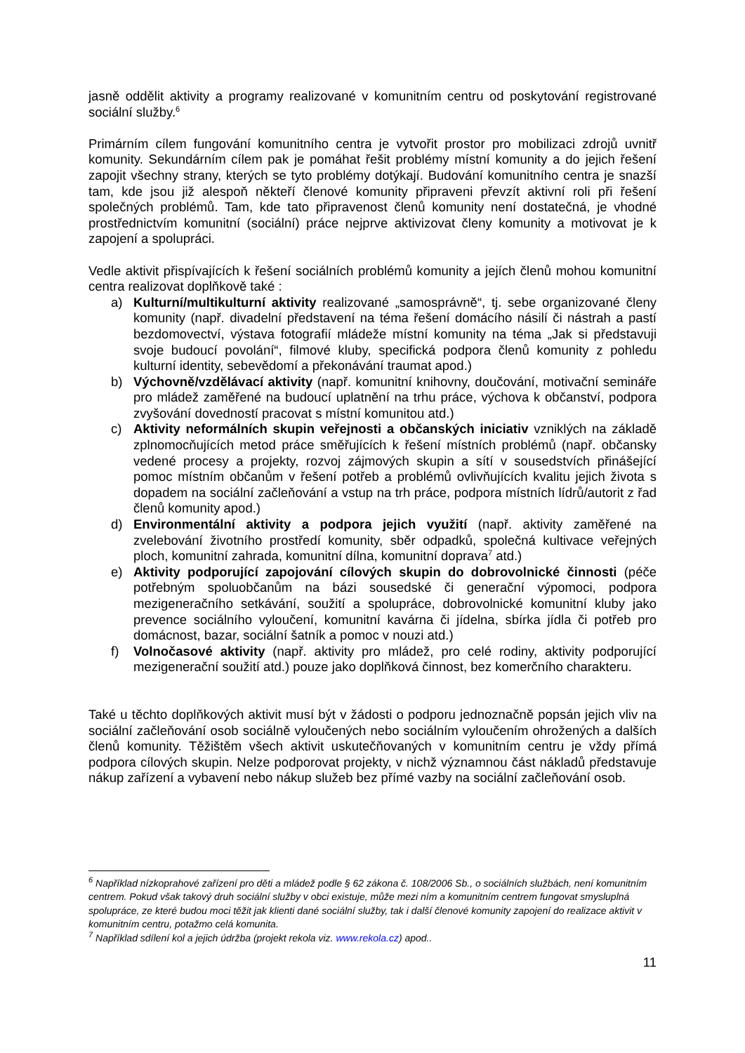jasně oddělit aktivity a programy realizované v komunitním centru od poskytování registrované sociální služby.<sup>6</sup>
Primárním cílem fungování komunitního centra je vytvořit prostor pro mobilizaci zdrojů uvnitř komunity. Sekundárním cílem pak je pomáhat řešit problémy místní komunity a do jejich řešení zapojit všechny strany, kterých se tyto problémy dotýkají. Budování komunitního centra je snazší tam, kde jsou již alespoň někteří členové komunity připraveni převzít aktivní roli při řešení společných problémů. Tam, kde tato připravenost členů komunity není dostatečná, je vhodné prostřednictvím komunitní (sociální) práce nejprve aktivizovat členy komunity a motivovat je k zapojení a spolupráci.
Vedle aktivit přispívajících k řešení sociálních problémů komunity a jejích členů mohou komunitní centra realizovat doplňkově také :
a) Kulturní/multikulturní aktivity realizované „samosprávně“, tj. sebe organizované členy komunity (např. divadelní představení na téma řešení domácího násilí či nástrah a pastí bezdomovectví, výstava fotografií mládeže místní komunity na téma „Jak si představuji svoje budoucí povolání“, filmové kluby, specifická podpora členů komunity z pohledu kulturní identity, sebevědomí a překonávání traumat apod.)
b) Výchovně/vzdělávací aktivity (např. komunitní knihovny, doučování, motivační semináře pro mládež zaměřené na budoucí uplatnění na trhu práce, výchova k občanství, podpora zvyšování dovedností pracovat s místní komunitou atd.)
c) Aktivity neformálních skupin veřejnosti a občanských iniciativ vzniklých na základě zplnomocňujících metod práce směřujících k řešení místních problémů (např. občansky vedené procesy a projekty, rozvoj zájmových skupin a sítí v sousedstvích přinášející pomoc místním občanům v řešení potřeb a problémů ovlivňujících kvalitu jejich života s dopadem na sociální začleňování a vstup na trh práce, podpora místních lídrů/autorit z řad členů komunity apod.)
d) Environmentální aktivity a podpora jejich využití (např. aktivity zaměřené na zvelebování životního prostředí komunity, sběr odpadků, společná kultivace veřejných ploch, komunitní zahrada, komunitní dílna, komunitní doprava<sup>7</sup> atd.)
e) Aktivity podporující zapojování cílových skupin do dobrovolnické činnosti (péče potřebným spoluobčanům na bázi sousedské či generační výpomoci, podpora mezigeneračního setkávání, soužití a spolupráce, dobrovolnické komunitní kluby jako prevence sociálního vyloučení, komunitní kavárna či jídelna, sbírka jídla či potřeb pro domácnost, bazar, sociální šatník a pomoc v nouzi atd.)
f) Volnočasové aktivity (např. aktivity pro mládež, pro celé rodiny, aktivity podporující mezigenerační soužití atd.) pouze jako doplňková činnost, bez komerčního charakteru.
Také u těchto doplňkových aktivit musí být v žádosti o podporu jednoznačně popsán jejich vliv na sociální začleňování osob sociálně vyloučených nebo sociálním vyloučením ohrožených a dalších členů komunity. Těžištěm všech aktivit uskutečňovaných v komunitním centru je vždy přímá podpora cílových skupin. Nelze podporovat projekty, v nichž významnou část nákladů představuje nákup zařízení a vybavení nebo nákup služeb bez přímé vazby na sociální začleňování osob.
<sup>6</sup> Například nízkoprahové zařízení pro děti a mládež podle § 62 zákona č. 108/2006 Sb., o sociálních službách, není komunitním centrem. Pokud však takový druh sociální služby v obci existuje, může mezi ním a komunitním centrem fungovat smysluplná spolupráce, ze které budou moci těžit jak klienti dané sociální služby, tak i další členové komunity zapojení do realizace aktivit v komunitním centru, potažmo celá komunita.
<sup>7</sup> Například sdílení kol a jejich údržba (projekt rekola viz. www.rekola.cz) apod..
11